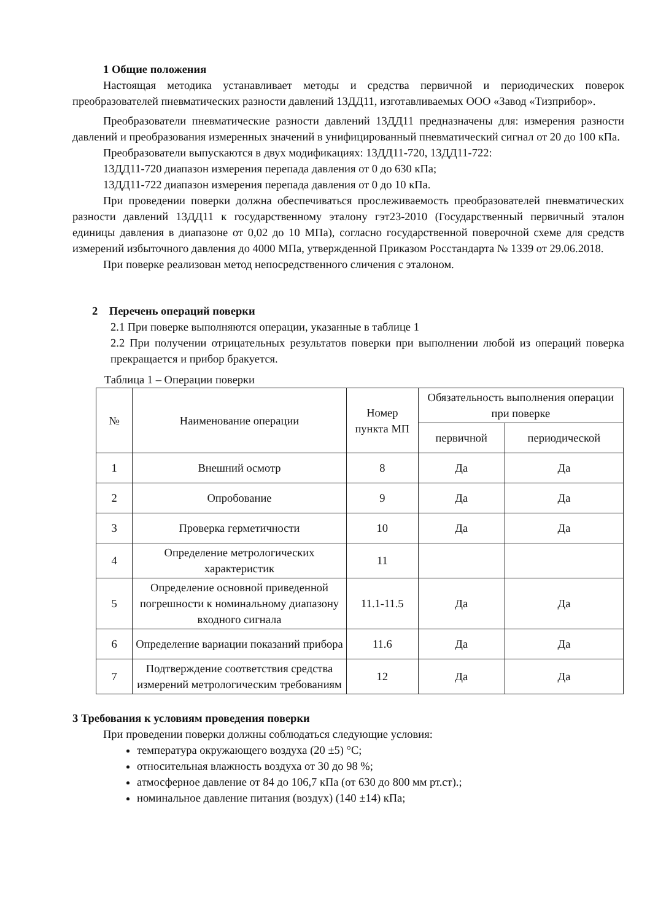1 Общие положения
Настоящая методика устанавливает методы и средства первичной и периодических поверок преобразователей пневматических разности давлений 13ДД11, изготавливаемых ООО «Завод «Тизприбор».
Преобразователи пневматические разности давлений 13ДД11 предназначены для: измерения разности давлений и преобразования измеренных значений в унифицированный пневматический сигнал от 20 до 100 кПа.
Преобразователи выпускаются в двух модификациях: 13ДД11-720, 13ДД11-722:
13ДД11-720 диапазон измерения перепада давления от 0 до 630 кПа;
13ДД11-722 диапазон измерения перепада давления от 0 до 10 кПа.
При проведении поверки должна обеспечиваться прослеживаемость преобразователей пневматических разности давлений 13ДД11 к государственному эталону гэт23-2010 (Государственный первичный эталон единицы давления в диапазоне от 0,02 до 10 МПа), согласно государственной поверочной схеме для средств измерений избыточного давления до 4000 МПа, утвержденной Приказом Росстандарта № 1339 от 29.06.2018.
При поверке реализован метод непосредственного сличения с эталоном.
2 Перечень операций поверки
2.1 При поверке выполняются операции, указанные в таблице 1
2.2 При получении отрицательных результатов поверки при выполнении любой из операций поверка прекращается и прибор бракуется.
Таблица 1 – Операции поверки
| № | Наименование операции | Номер пункта МП | Обязательность выполнения операции при поверке | |
| --- | --- | --- | --- | --- |
| | | | первичной | периодической |
| 1 | Внешний осмотр | 8 | Да | Да |
| 2 | Опробование | 9 | Да | Да |
| 3 | Проверка герметичности | 10 | Да | Да |
| 4 | Определение метрологических характеристик | 11 | | |
| 5 | Определение основной приведенной погрешности к номинальному диапазону входного сигнала | 11.1-11.5 | Да | Да |
| 6 | Определение вариации показаний прибора | 11.6 | Да | Да |
| 7 | Подтверждение соответствия средства измерений метрологическим требованиям | 12 | Да | Да |
3 Требования к условиям проведения поверки
При проведении поверки должны соблюдаться следующие условия:
температура окружающего воздуха (20 ±5) °С;
относительная влажность воздуха от 30 до 98 %;
атмосферное давление от 84 до 106,7 кПа (от 630 до 800 мм рт.ст).;
номинальное давление питания (воздух) (140 ±14) кПа;